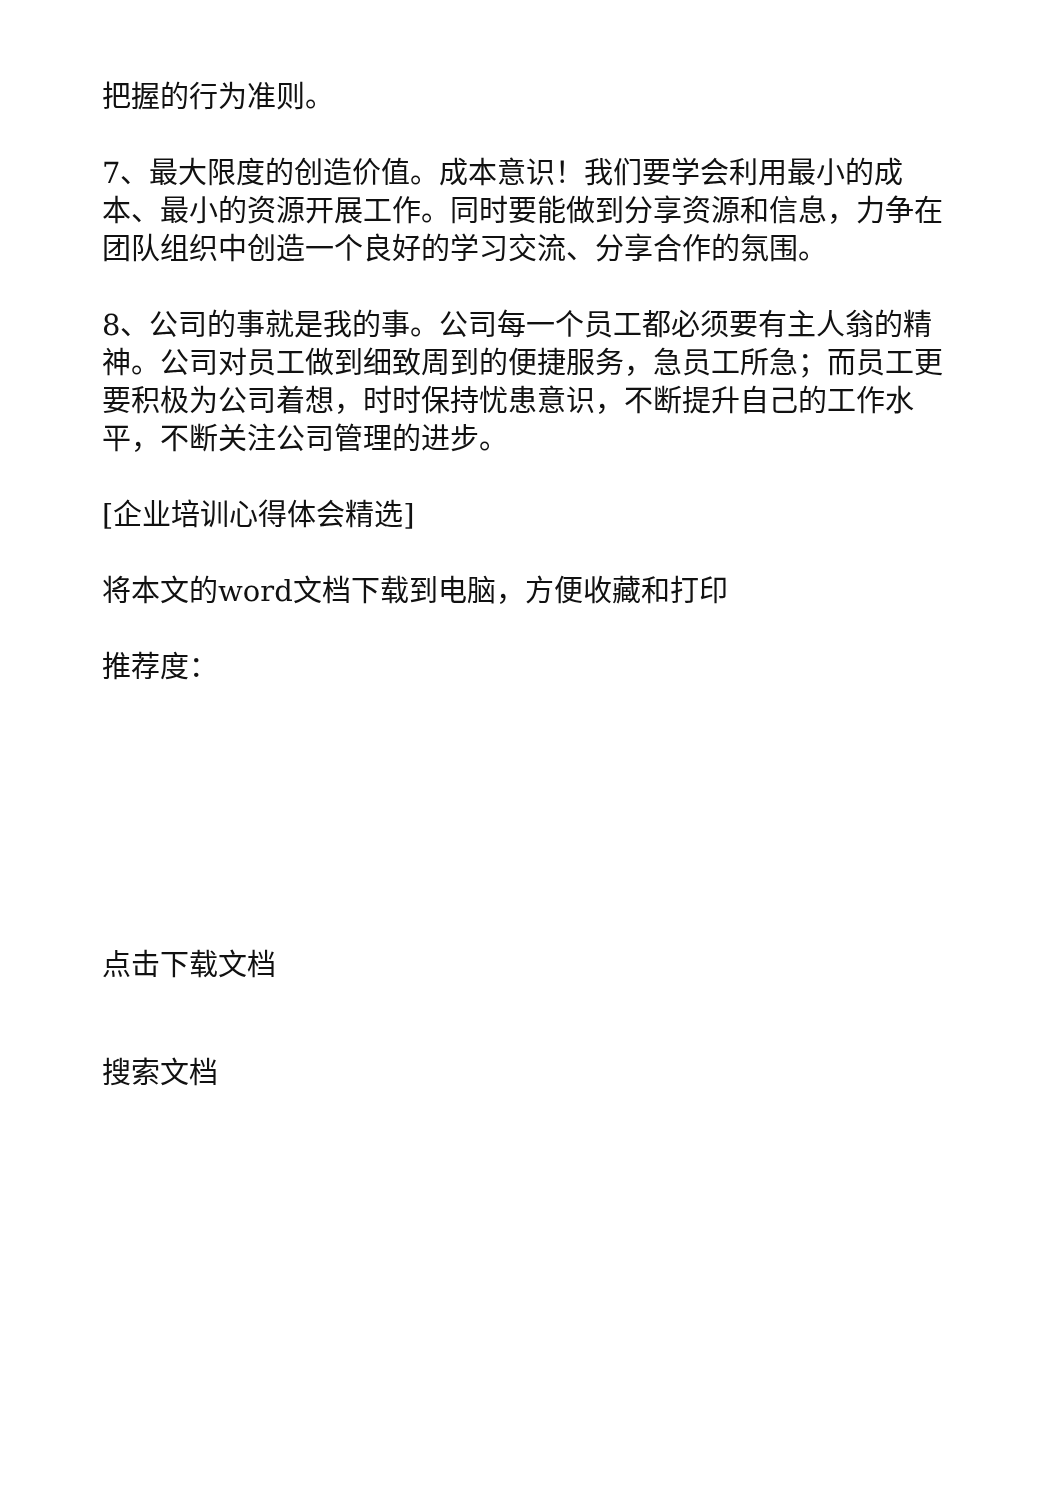把握的行为准则。
7、最大限度的创造价值。成本意识！我们要学会利用最小的成本、最小的资源开展工作。同时要能做到分享资源和信息，力争在团队组织中创造一个良好的学习交流、分享合作的氛围。
8、公司的事就是我的事。公司每一个员工都必须要有主人翁的精神。公司对员工做到细致周到的便捷服务，急员工所急；而员工更要积极为公司着想，时时保持忧患意识，不断提升自己的工作水平，不断关注公司管理的进步。
[企业培训心得体会精选]
将本文的word文档下载到电脑，方便收藏和打印
推荐度：
点击下载文档
搜索文档